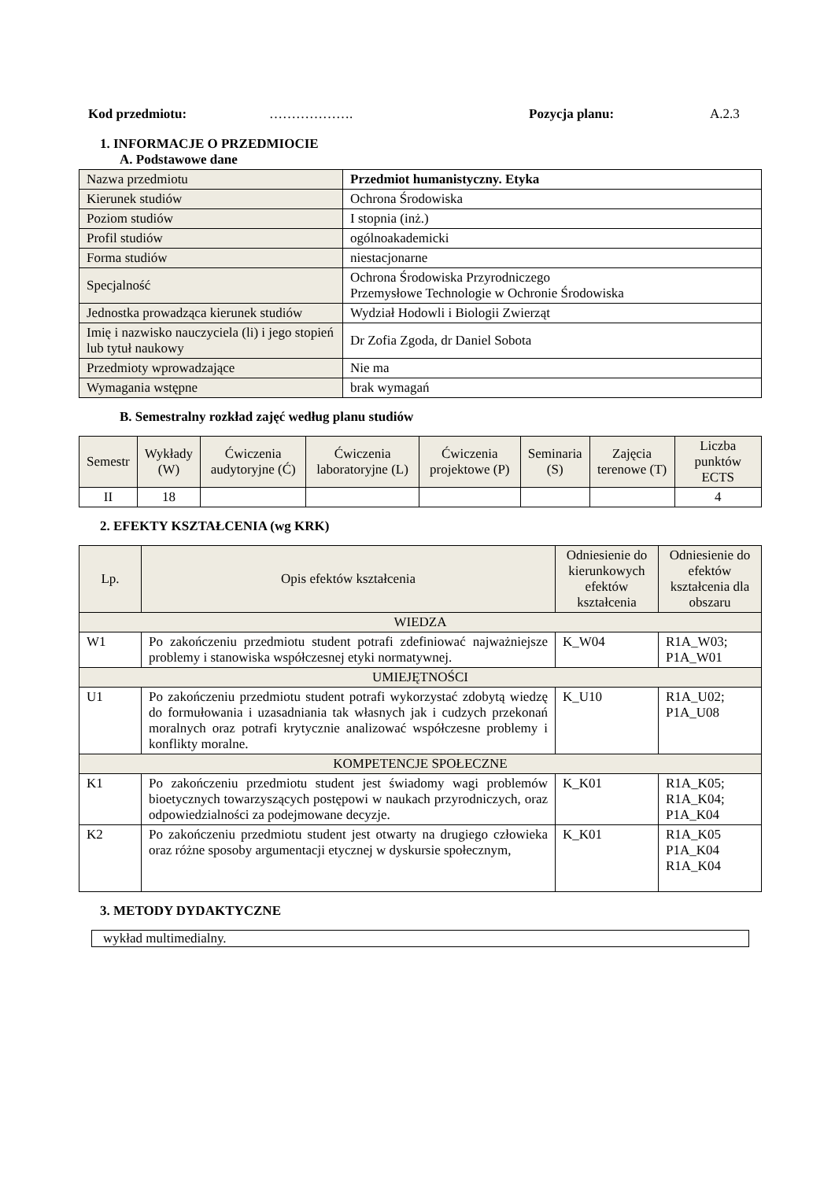Kod przedmiotu: ………………. Pozycja planu: A.2.3
1. INFORMACJE O PRZEDMIOCIE
A. Podstawowe dane
| Nazwa przedmiotu | Przedmiot humanistyczny. Etyka |
| Kierunek studiów | Ochrona Środowiska |
| Poziom studiów | I stopnia (inż.) |
| Profil studiów | ogólnoakademicki |
| Forma studiów | niestacjonarne |
| Specjalność | Ochrona Środowiska Przyrodniczego Przemysłowe Technologie w Ochronie Środowiska |
| Jednostka prowadząca kierunek studiów | Wydział Hodowli i Biologii Zwierząt |
| Imię i nazwisko nauczyciela (li) i jego stopień lub tytuł naukowy | Dr Zofia Zgoda, dr Daniel Sobota |
| Przedmioty wprowadzające | Nie ma |
| Wymagania wstępne | brak wymagań |
B. Semestralny rozkład zajęć według planu studiów
| Semestr | Wykłady (W) | Ćwiczenia audytoryjne (Ć) | Ćwiczenia laboratoryjne (L) | Ćwiczenia projektowe (P) | Seminaria (S) | Zajęcia terenowe (T) | Liczba punktów ECTS |
| --- | --- | --- | --- | --- | --- | --- | --- |
| II | 18 | | | | | | 4 |
2. EFEKTY KSZTAŁCENIA (wg KRK)
| Lp. | Opis efektów kształcenia | Odniesienie do kierunkowych efektów kształcenia | Odniesienie do efektów kształcenia dla obszaru |
| --- | --- | --- | --- |
| WIEDZA | | | |
| W1 | Po zakończeniu przedmiotu student potrafi zdefiniować najważniejsze problemy i stanowiska współczesnej etyki normatywnej. | K_W04 | R1A_W03; P1A_W01 |
| UMIEJĘTNOŚCI | | | |
| U1 | Po zakończeniu przedmiotu student potrafi wykorzystać zdobytą wiedzę do formułowania i uzasadniania tak własnych jak i cudzych przekonań moralnych oraz potrafi krytycznie analizować współczesne problemy i konflikty moralne. | K_U10 | R1A_U02; P1A_U08 |
| KOMPETENCJE SPOŁECZNE | | | |
| K1 | Po zakończeniu przedmiotu student jest świadomy wagi problemów bioetycznych towarzyszących postępowi w naukach przyrodniczych, oraz odpowiedzialności za podejmowane decyzje. | K_K01 | R1A_K05; R1A_K04; P1A_K04 |
| K2 | Po zakończeniu przedmiotu student jest otwarty na drugiego człowieka oraz różne sposoby argumentacji etycznej w dyskursie społecznym, | K_K01 | R1A_K05 P1A_K04 R1A_K04 |
3. METODY DYDAKTYCZNE
wykład multimedialny.